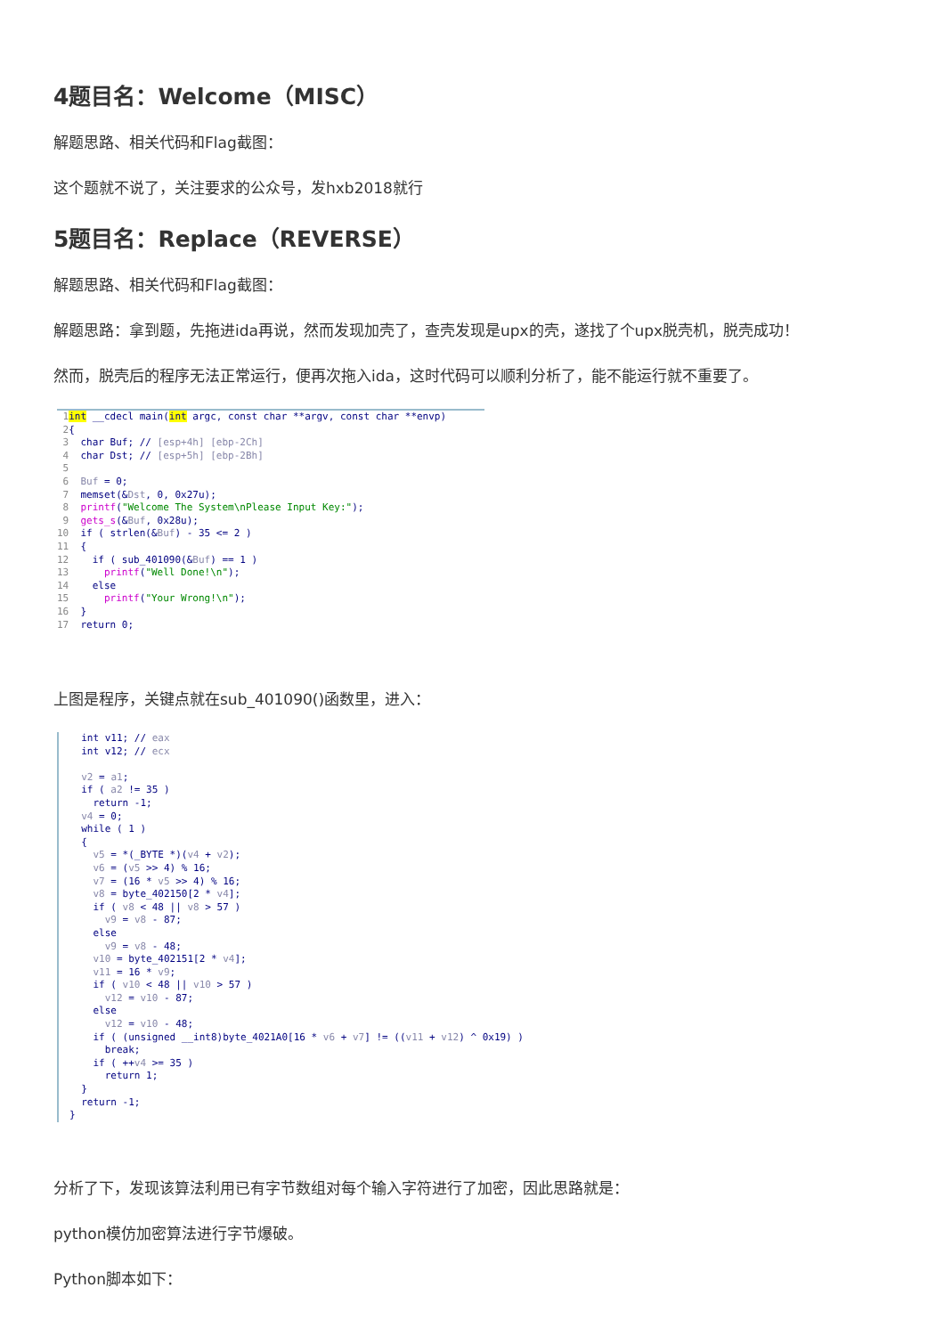4题目名：Welcome（MISC）
解题思路、相关代码和Flag截图：
这个题就不说了，关注要求的公众号，发hxb2018就行
5题目名：Replace（REVERSE）
解题思路、相关代码和Flag截图：
解题思路：拿到题，先拖进ida再说，然而发现加壳了，查壳发现是upx的壳，遂找了个upx脱壳机，脱壳成功！
然而，脱壳后的程序无法正常运行，便再次拖入ida，这时代码可以顺利分析了，能不能运行就不重要了。
 1 int __cdecl main(int argc, const char **argv, const char **envp)
 2{
 3  char Buf; // [esp+4h] [ebp-2Ch]
 4  char Dst; // [esp+5h] [ebp-2Bh]
 5
 6  Buf = 0;
 7  memset(&Dst, 0, 0x27u);
 8  printf("Welcome The System\nPlease Input Key:");
 9  gets_s(&Buf, 0x28u);
10  if ( strlen(&Buf) - 35 <= 2 )
11  {
12    if ( sub_401090(&Buf) == 1 )
13      printf("Well Done!\n");
14    else
15      printf("Your Wrong!\n");
16  }
17  return 0;
上图是程序，关键点就在sub_401090()函数里，进入：
  int v11; // eax
  int v12; // ecx

  v2 = a1;
  if ( a2 != 35 )
    return -1;
  v4 = 0;
  while ( 1 )
  {
    v5 = *(_BYTE *)(v4 + v2);
    v6 = (v5 >> 4) % 16;
    v7 = (16 * v5 >> 4) % 16;
    v8 = byte_402150[2 * v4];
    if ( v8 < 48 || v8 > 57 )
      v9 = v8 - 87;
    else
      v9 = v8 - 48;
    v10 = byte_402151[2 * v4];
    v11 = 16 * v9;
    if ( v10 < 48 || v10 > 57 )
      v12 = v10 - 87;
    else
      v12 = v10 - 48;
    if ( (unsigned __int8)byte_4021A0[16 * v6 + v7] != ((v11 + v12) ^ 0x19) )
      break;
    if ( ++v4 >= 35 )
      return 1;
  }
  return -1;
}
分析了下，发现该算法利用已有字节数组对每个输入字符进行了加密，因此思路就是：
python模仿加密算法进行字节爆破。
Python脚本如下：